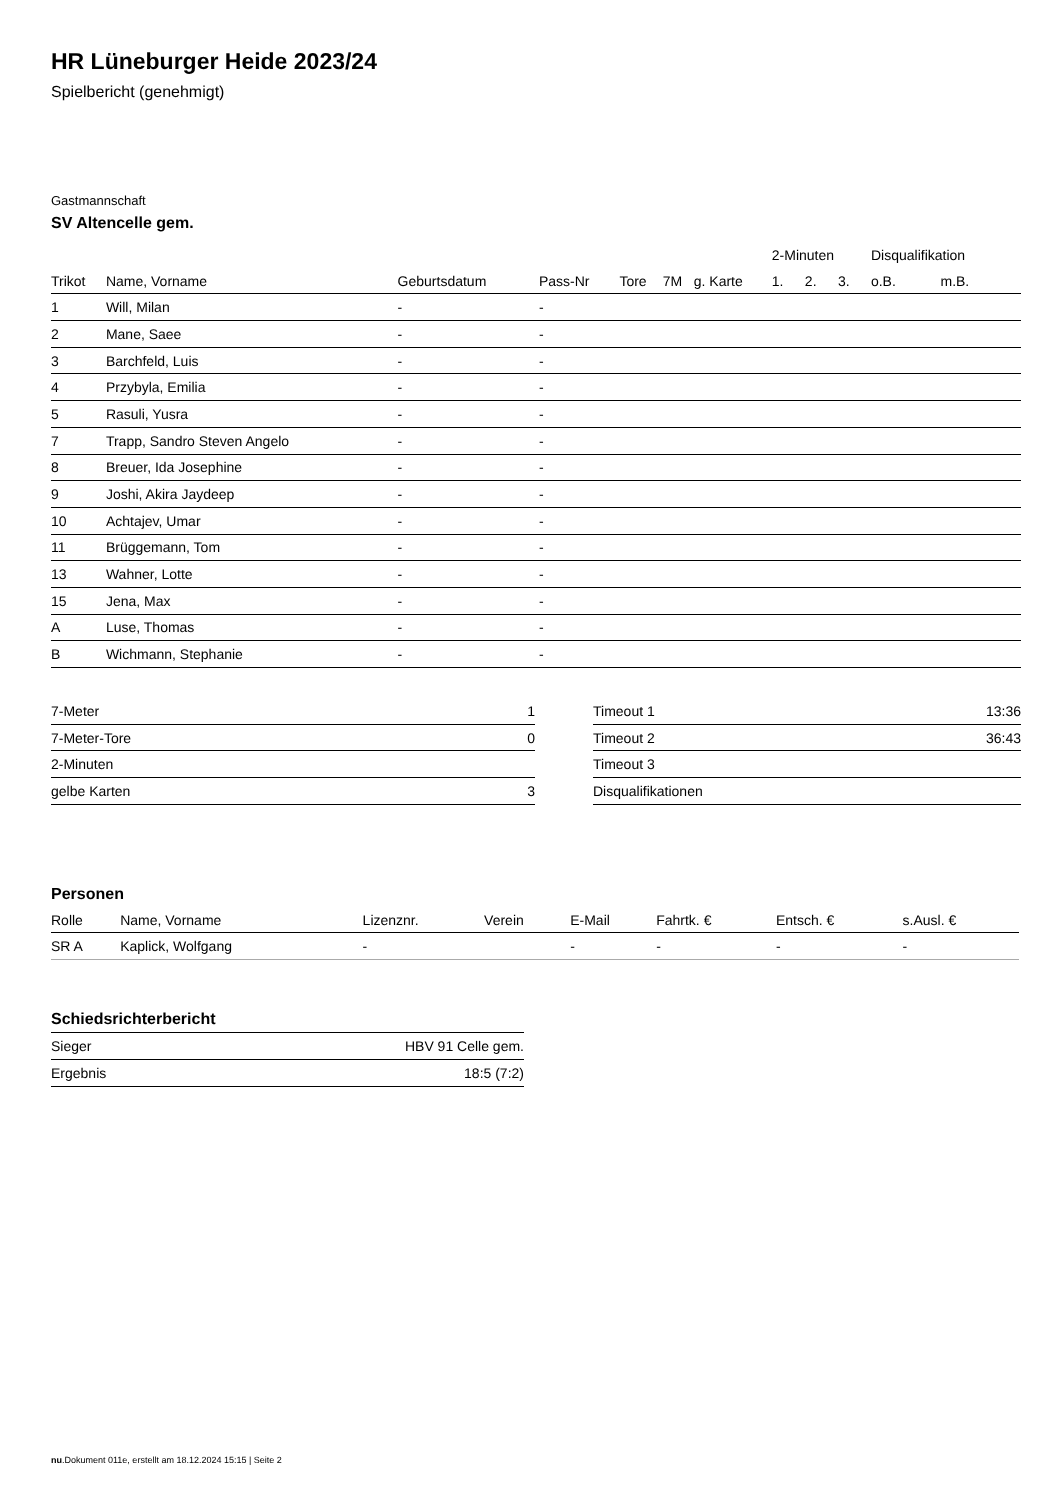HR Lüneburger Heide 2023/24
Spielbericht (genehmigt)
Gastmannschaft
SV Altencelle gem.
| | | | | | | | 2-Minuten | | | Disqualifikation | |
| --- | --- | --- | --- | --- | --- | --- | --- | --- | --- | --- | --- |
| Trikot | Name, Vorname | Geburtsdatum | Pass-Nr | Tore | 7M | g. Karte | 1. | 2. | 3. | o.B. | m.B. |
| 1 | Will, Milan | - | - | | | | | | | | |
| 2 | Mane, Saee | - | - | | | | | | | | |
| 3 | Barchfeld, Luis | - | - | | | | | | | | |
| 4 | Przybyla, Emilia | - | - | | | | | | | | |
| 5 | Rasuli, Yusra | - | - | | | | | | | | |
| 7 | Trapp, Sandro Steven Angelo | - | - | | | | | | | | |
| 8 | Breuer, Ida Josephine | - | - | | | | | | | | |
| 9 | Joshi, Akira Jaydeep | - | - | | | | | | | | |
| 10 | Achtajev, Umar | - | - | | | | | | | | |
| 11 | Brüggemann, Tom | - | - | | | | | | | | |
| 13 | Wahner, Lotte | - | - | | | | | | | | |
| 15 | Jena, Max | - | - | | | | | | | | |
| A | Luse, Thomas | - | - | | | | | | | | |
| B | Wichmann, Stephanie | - | - | | | | | | | | |
| 7-Meter | 1 |
| 7-Meter-Tore | 0 |
| 2-Minuten | |
| gelbe Karten | 3 |
| Timeout 1 | 13:36 |
| Timeout 2 | 36:43 |
| Timeout 3 | |
| Disqualifikationen | |
Personen
| Rolle | Name, Vorname | Lizenznr. | Verein | E-Mail | Fahrtk. € | Entsch. € | s.Ausl. € |
| --- | --- | --- | --- | --- | --- | --- | --- |
| SR A | Kaplick, Wolfgang | - | | - | - | - | - |
Schiedsrichterbericht
| Sieger | HBV 91 Celle gem. |
| Ergebnis | 18:5 (7:2) |
nu.Dokument 011e, erstellt am 18.12.2024 15:15 | Seite 2